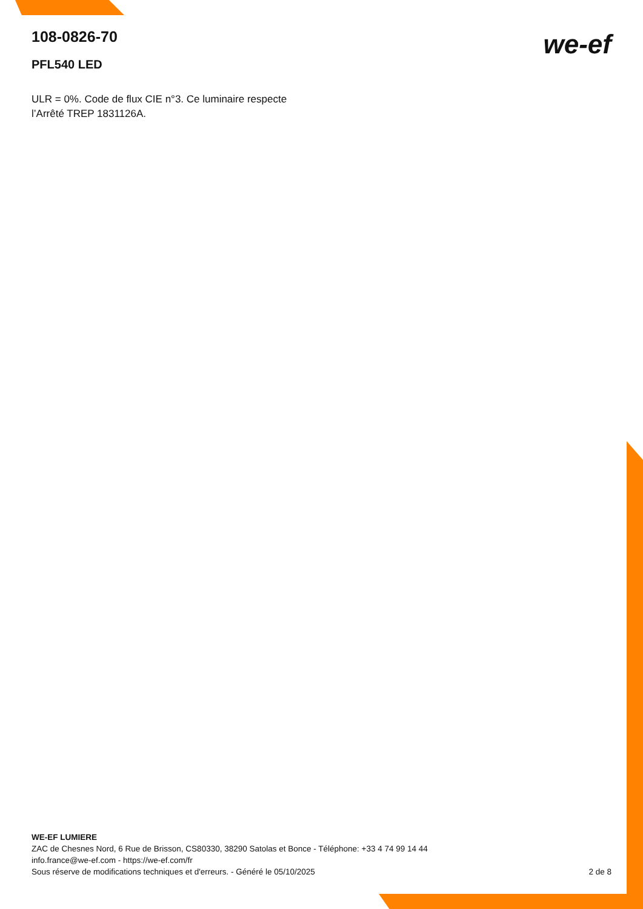108-0826-70
PFL540 LED
we-ef
ULR = 0%. Code de flux CIE n°3. Ce luminaire respecte
l’Arrêté TREP 1831126A.
WE-EF LUMIERE
ZAC de Chesnes Nord, 6 Rue de Brisson, CS80330, 38290 Satolas et Bonce - Téléphone: +33 4 74 99 14 44
info.france@we-ef.com - https://we-ef.com/fr
Sous réserve de modifications techniques et d'erreurs. - Généré le 05/10/2025 2 de 8